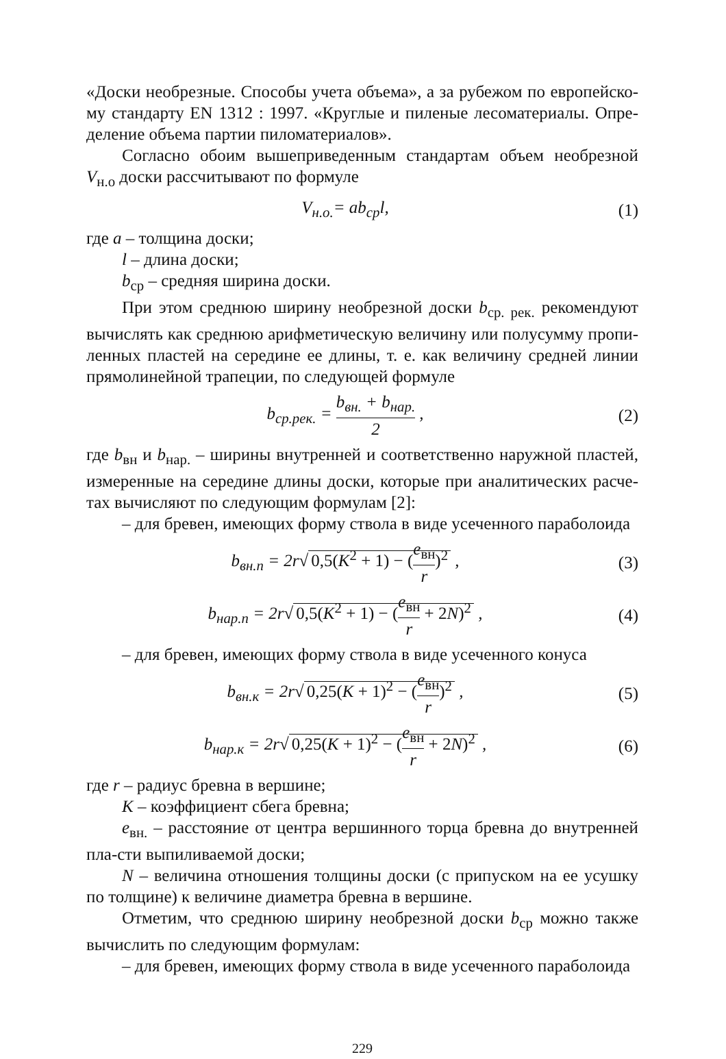«Доски необрезные. Способы учета объема», а за рубежом по европейско-му стандарту EN 1312 : 1997. «Круглые и пиленые лесоматериалы. Опре-деление объема партии пиломатериалов».
Согласно обоим вышеприведенным стандартам объем необрезной V<sub>н.о</sub> доски рассчитывают по формуле
V<sub>н.о.</sub>= ab<sub>ср</sub>l, (1)
где a – толщина доски;
l – длина доски;
b<sub>ср</sub> – средняя ширина доски.
При этом среднюю ширину необрезной доски b<sub>ср. рек.</sub> рекомендуют вычислять как среднюю арифметическую величину или полусумму пропи-ленных пластей на середине ее длины, т. е. как величину средней линии прямолинейной трапеции, по следующей формуле
b<sub>ср.рек.</sub> = b<sub>вн.</sub> + b<sub>нар.</sub> 2 , (2)
где b<sub>вн</sub> и b<sub>нар.</sub> – ширины внутренней и соответственно наружной пластей, измеренные на середине длины доски, которые при аналитических расче-тах вычисляют по следующим формулам [2]:
– для бревен, имеющих форму ствола в виде усеченного параболоида
b<sub>вн.п</sub> = 2r√ 0,5(K<sup>2</sup> + 1) − (e<sub>вн</sub> r)<sup>2</sup> ,
(3)
b<sub>нар.п</sub> = 2r√ 0,5(K<sup>2</sup> + 1) − (e<sub>вн</sub> r + 2N)<sup>2</sup> ,
(4)
– для бревен, имеющих форму ствола в виде усеченного конуса
b<sub>вн.к</sub> = 2r√ 0,25(K + 1)<sup>2</sup> − (e<sub>вн</sub> r)<sup>2</sup> ,
(5)
b<sub>нар.к</sub> = 2r√ 0,25(K + 1)<sup>2</sup> − (e<sub>вн</sub> r + 2N)<sup>2</sup> ,
(6)
где r – радиус бревна в вершине;
K – коэффициент сбега бревна;
e<sub>вн.</sub> – расстояние от центра вершинного торца бревна до внутренней пла-сти выпиливаемой доски;
N – величина отношения толщины доски (с припуском на ее усушку по толщине) к величине диаметра бревна в вершине.
Отметим, что среднюю ширину необрезной доски b<sub>ср</sub> можно также вычислить по следующим формулам:
– для бревен, имеющих форму ствола в виде усеченного параболоида
229